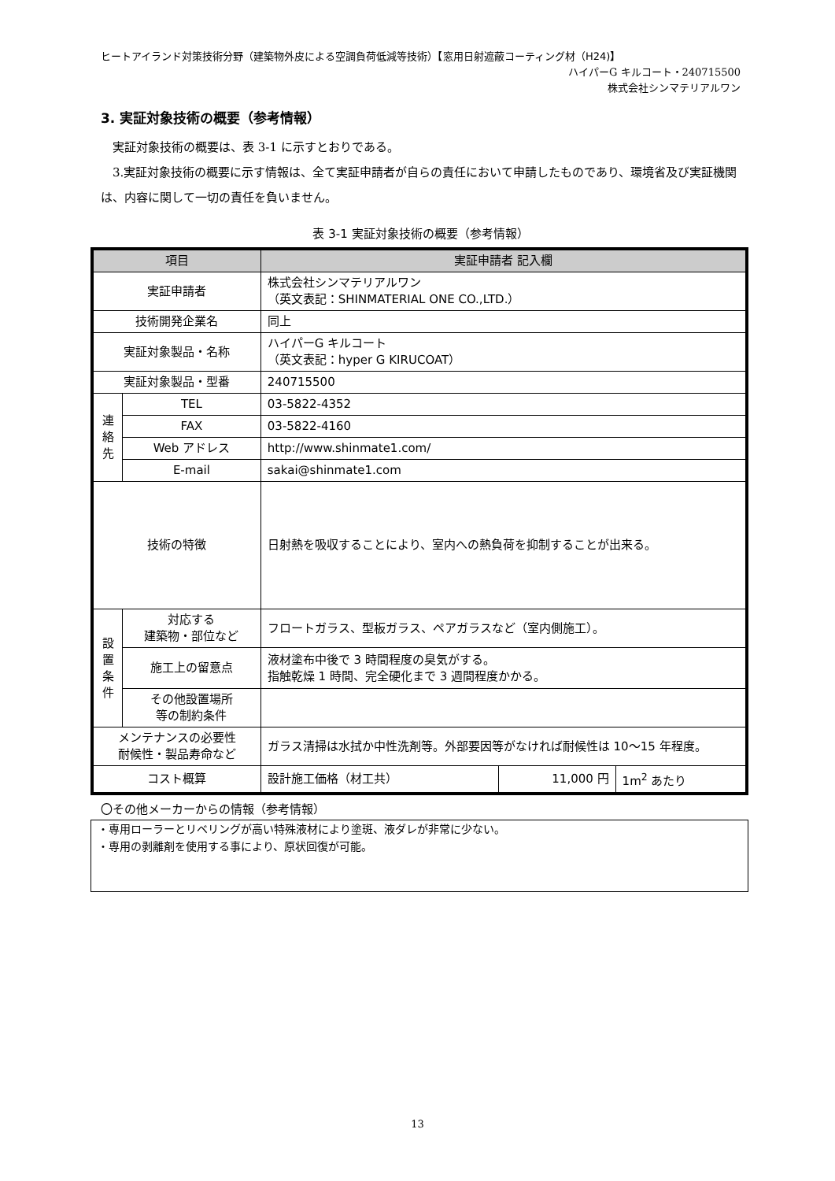ヒートアイランド対策技術分野（建築物外皮による空調負荷低減等技術）【窓用日射遮蔽コーティング材（H24)】
ハイパーG キルコート・240715500
株式会社シンマテリアルワン
3. 実証対象技術の概要（参考情報）
実証対象技術の概要は、表 3-1 に示すとおりである。
3.実証対象技術の概要に示す情報は、全て実証申請者が自らの責任において申請したものであり、環境省及び実証機関は、内容に関して一切の責任を負いません。
表 3-1 実証対象技術の概要（参考情報）
| 項目 | | 実証申請者 記入欄 | | |
| --- | --- | --- | --- | --- |
| 実証申請者 | | 株式会社シンマテリアルワン （英文表記：SHINMATERIAL ONE CO.,LTD.） | | |
| 技術開発企業名 | | 同上 | | |
| 実証対象製品・名称 | | ハイパーG キルコート （英文表記：hyper G KIRUCOAT） | | |
| 実証対象製品・型番 | | 240715500 | | |
| 連 絡 先 | TEL | 03-5822-4352 | | |
| | FAX | 03-5822-4160 | | |
| | Web アドレス | http://www.shinmate1.com/ | | |
| | E-mail | sakai@shinmate1.com | | |
| 技術の特徴 | | 日射熱を吸収することにより、室内への熱負荷を抑制することが出来る。 | | |
| 設 置 条 件 | 対応する 建築物・部位など | フロートガラス、型板ガラス、ペアガラスなど（室内側施工）。 | | |
| | 施工上の留意点 | 液材塗布中後で 3 時間程度の臭気がする。 指触乾燥 1 時間、完全硬化まで 3 週間程度かかる。 | | |
| | その他設置場所 等の制約条件 | | | |
| メンテナンスの必要性 耐候性・製品寿命など | | ガラス清掃は水拭か中性洗剤等。外部要因等がなければ耐候性は 10～15 年程度。 | | |
| コスト概算 | | 設計施工価格（材工共） | 11,000 円 | 1m<sup>2</sup> あたり |
〇その他メーカーからの情報（参考情報）
・専用ローラーとリベリングが高い特殊液材により塗斑、液ダレが非常に少ない。
・専用の剥離剤を使用する事により、原状回復が可能。
13